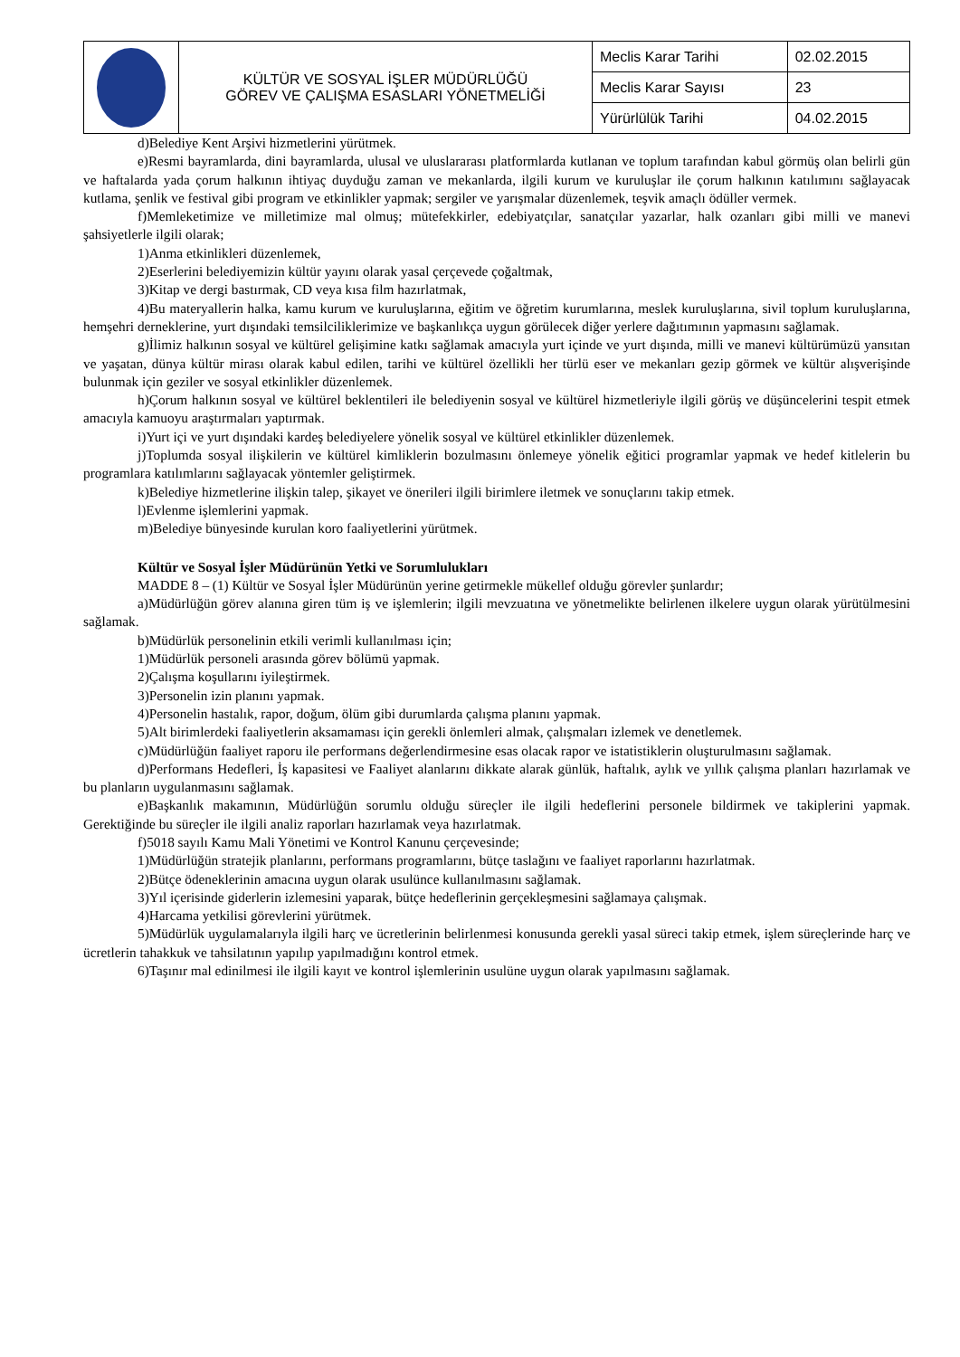| | KÜLTÜR VE SOSYAL İŞLER MÜDÜRLÜĞÜ GÖREV VE ÇALIŞMA ESASLARI YÖNETMELİĞİ | Meclis Karar Tarihi | 02.02.2015 |
| | | Meclis Karar Sayısı | 23 |
| | | Yürürlülük Tarihi | 04.02.2015 |
d)Belediye Kent Arşivi hizmetlerini yürütmek.
e)Resmi bayramlarda, dini bayramlarda, ulusal ve uluslararası platformlarda kutlanan ve toplum tarafından kabul görmüş olan belirli gün ve haftalarda yada çorum halkının ihtiyaç duyduğu zaman ve mekanlarda, ilgili kurum ve kuruluşlar ile çorum halkının katılımını sağlayacak kutlama, şenlik ve festival gibi program ve etkinlikler yapmak; sergiler ve yarışmalar düzenlemek, teşvik amaçlı ödüller vermek.
f)Memleketimize ve milletimize mal olmuş; mütefekkirler, edebiyatçılar, sanatçılar yazarlar, halk ozanları gibi milli ve manevi şahsiyetlerle ilgili olarak;
1)Anma etkinlikleri düzenlemek,
2)Eserlerini belediyemizin kültür yayını olarak yasal çerçevede çoğaltmak,
3)Kitap ve dergi bastırmak, CD veya kısa film hazırlatmak,
4)Bu materyallerin halka, kamu kurum ve kuruluşlarına, eğitim ve öğretim kurumlarına, meslek kuruluşlarına, sivil toplum kuruluşlarına, hemşehri derneklerine, yurt dışındaki temsilciliklerimize ve başkanlıkça uygun görülecek diğer yerlere dağıtımının yapmasını sağlamak.
g)İlimiz halkının sosyal ve kültürel gelişimine katkı sağlamak amacıyla yurt içinde ve yurt dışında, milli ve manevi kültürümüzü yansıtan ve yaşatan, dünya kültür mirası olarak kabul edilen, tarihi ve kültürel özellikli her türlü eser ve mekanları gezip görmek ve kültür alışverişinde bulunmak için geziler ve sosyal etkinlikler düzenlemek.
h)Çorum halkının sosyal ve kültürel beklentileri ile belediyenin sosyal ve kültürel hizmetleriyle ilgili görüş ve düşüncelerini tespit etmek amacıyla kamuoyu araştırmaları yaptırmak.
i)Yurt içi ve yurt dışındaki kardeş belediyelere yönelik sosyal ve kültürel etkinlikler düzenlemek.
j)Toplumda sosyal ilişkilerin ve kültürel kimliklerin bozulmasını önlemeye yönelik eğitici programlar yapmak ve hedef kitlelerin bu programlara katılımlarını sağlayacak yöntemler geliştirmek.
k)Belediye hizmetlerine ilişkin talep, şikayet ve önerileri ilgili birimlere iletmek ve sonuçlarını takip etmek.
l)Evlenme işlemlerini yapmak.
m)Belediye bünyesinde kurulan koro faaliyetlerini yürütmek.
Kültür ve Sosyal İşler Müdürünün Yetki ve Sorumlulukları
MADDE 8 – (1) Kültür ve Sosyal İşler Müdürünün yerine getirmekle mükellef olduğu görevler şunlardır;
a)Müdürlüğün görev alanına giren tüm iş ve işlemlerin; ilgili mevzuatına ve yönetmelikte belirlenen ilkelere uygun olarak yürütülmesini sağlamak.
b)Müdürlük personelinin etkili verimli kullanılması için;
1)Müdürlük personeli arasında görev bölümü yapmak.
2)Çalışma koşullarını iyileştirmek.
3)Personelin izin planını yapmak.
4)Personelin hastalık, rapor, doğum, ölüm gibi durumlarda çalışma planını yapmak.
5)Alt birimlerdeki faaliyetlerin aksamaması için gerekli önlemleri almak, çalışmaları izlemek ve denetlemek.
c)Müdürlüğün faaliyet raporu ile performans değerlendirmesine esas olacak rapor ve istatistiklerin oluşturulmasını sağlamak.
d)Performans Hedefleri, İş kapasitesi ve Faaliyet alanlarını dikkate alarak günlük, haftalık, aylık ve yıllık çalışma planları hazırlamak ve bu planların uygulanmasını sağlamak.
e)Başkanlık makamının, Müdürlüğün sorumlu olduğu süreçler ile ilgili hedeflerini personele bildirmek ve takiplerini yapmak. Gerektiğinde bu süreçler ile ilgili analiz raporları hazırlamak veya hazırlatmak.
f)5018 sayılı Kamu Mali Yönetimi ve Kontrol Kanunu çerçevesinde;
1)Müdürlüğün stratejik planlarını, performans programlarını, bütçe taslağını ve faaliyet raporlarını hazırlatmak.
2)Bütçe ödeneklerinin amacına uygun olarak usulünce kullanılmasını sağlamak.
3)Yıl içerisinde giderlerin izlemesini yaparak, bütçe hedeflerinin gerçekleşmesini sağlamaya çalışmak.
4)Harcama yetkilisi görevlerini yürütmek.
5)Müdürlük uygulamalarıyla ilgili harç ve ücretlerinin belirlenmesi konusunda gerekli yasal süreci takip etmek, işlem süreçlerinde harç ve ücretlerin tahakkuk ve tahsilatının yapılıp yapılmadığını kontrol etmek.
6)Taşınır mal edinilmesi ile ilgili kayıt ve kontrol işlemlerinin usulüne uygun olarak yapılmasını sağlamak.